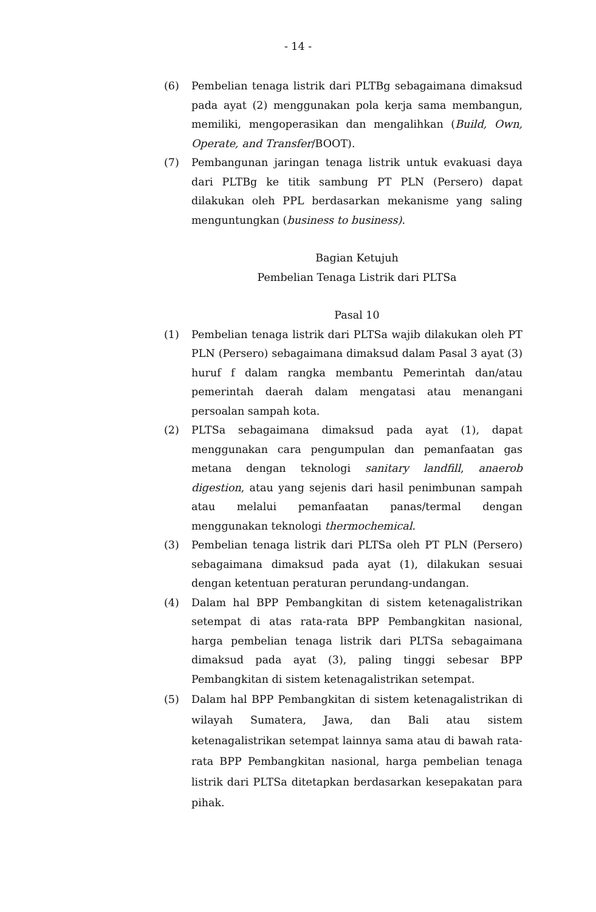- 14 -
(6) Pembelian tenaga listrik dari PLTBg sebagaimana dimaksud pada ayat (2) menggunakan pola kerja sama membangun, memiliki, mengoperasikan dan mengalihkan (Build, Own, Operate, and Transfer/BOOT).
(7) Pembangunan jaringan tenaga listrik untuk evakuasi daya dari PLTBg ke titik sambung PT PLN (Persero) dapat dilakukan oleh PPL berdasarkan mekanisme yang saling menguntungkan (business to business).
Bagian Ketujuh
Pembelian Tenaga Listrik dari PLTSa
Pasal 10
(1) Pembelian tenaga listrik dari PLTSa wajib dilakukan oleh PT PLN (Persero) sebagaimana dimaksud dalam Pasal 3 ayat (3) huruf f dalam rangka membantu Pemerintah dan/atau pemerintah daerah dalam mengatasi atau menangani persoalan sampah kota.
(2) PLTSa sebagaimana dimaksud pada ayat (1), dapat menggunakan cara pengumpulan dan pemanfaatan gas metana dengan teknologi sanitary landfill, anaerob digestion, atau yang sejenis dari hasil penimbunan sampah atau melalui pemanfaatan panas/termal dengan menggunakan teknologi thermochemical.
(3) Pembelian tenaga listrik dari PLTSa oleh PT PLN (Persero) sebagaimana dimaksud pada ayat (1), dilakukan sesuai dengan ketentuan peraturan perundang-undangan.
(4) Dalam hal BPP Pembangkitan di sistem ketenagalistrikan setempat di atas rata-rata BPP Pembangkitan nasional, harga pembelian tenaga listrik dari PLTSa sebagaimana dimaksud pada ayat (3), paling tinggi sebesar BPP Pembangkitan di sistem ketenagalistrikan setempat.
(5) Dalam hal BPP Pembangkitan di sistem ketenagalistrikan di wilayah Sumatera, Jawa, dan Bali atau sistem ketenagalistrikan setempat lainnya sama atau di bawah rata-rata BPP Pembangkitan nasional, harga pembelian tenaga listrik dari PLTSa ditetapkan berdasarkan kesepakatan para pihak.